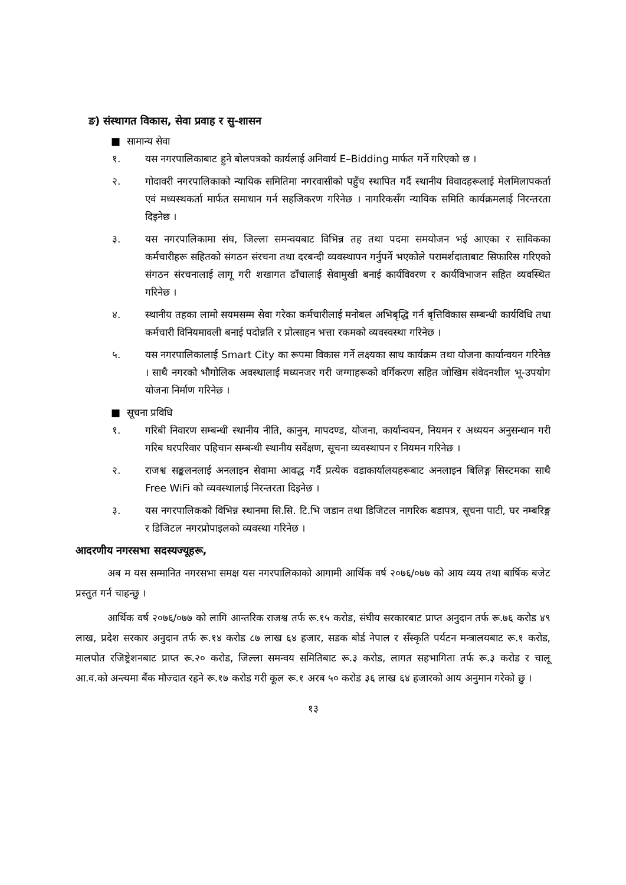ङ) संस्थागत विकास, सेवा प्रवाह र सु-शासन
■ सामान्य सेवा
१. यस नगरपालिकाबाट हुने बोलपत्रको कार्यलाई अनिवार्य E–Bidding मार्फत गर्ने गरिएको छ ।
२. गोदावरी नगरपालिकाको न्यायिक समितिमा नगरवासीको पहुँच स्थापित गर्दै स्थानीय विवादहरूलाई मेलमिलापकर्ता एवं मध्यस्थकर्ता मार्फत समाधान गर्न सहजिकरण गरिनेछ । नागरिकसँग न्यायिक समिति कार्यक्रमलाई निरन्तरता दिइनेछ ।
३. यस नगरपालिकामा संघ, जिल्ला समन्वयबाट विभिन्न तह तथा पदमा समयोजन भई आएका र साविकका कर्मचारीहरू सहितको संगठन संरचना तथा दरबन्दी व्यवस्थापन गर्नुपर्ने भएकोले परामर्शदाताबाट सिफारिस गरिएको संगठन संरचनालाई लागू गरी शखागत ढाँचालाई सेवामुखी बनाई कार्यविवरण र कार्यविभाजन सहित व्यवस्थित गरिनेछ ।
४. स्थानीय तहका लामो सयमसम्म सेवा गरेका कर्मचारीलाई मनोबल अभिबृद्धि गर्न बृत्तिविकास सम्बन्धी कार्यविधि तथा कर्मचारी विनियमावली बनाई पदोन्नति र प्रोत्साहन भत्ता रकमको व्यवस्वस्था गरिनेछ ।
५. यस नगरपालिकालाई Smart City का रूपमा विकास गर्ने लक्ष्यका साथ कार्यक्रम तथा योजना कार्यान्वयन गरिनेछ । साथै नगरको भौगोलिक अवस्थालाई मध्यनजर गरी जग्गाहरूको वर्गिकरण सहित जोखिम संवेदनशील भू-उपयोग योजना निर्माण गरिनेछ ।
■ सूचना प्रविधि
१. गरिबी निवारण सम्बन्धी स्थानीय नीति, कानुन, मापदण्ड, योजना, कार्यान्वयन, नियमन र अध्ययन अनुसन्धान गरी गरिब घरपरिवार पहिचान सम्बन्धी स्थानीय सर्वेक्षण, सूचना व्यवस्थापन र नियमन गरिनेछ ।
२. राजश्व सङ्कलनलाई अनलाइन सेवामा आवद्ध गर्दै प्रत्येक वडाकार्यालयहरूबाट अनलाइन बिलिङ्ग सिस्टमका साथै Free WiFi को व्यवस्थालाई निरन्तरता दिइनेछ ।
३. यस नगरपालिकको विभिन्न स्थानमा सि.सि. टि.भि जडान तथा डिजिटल नागरिक बडापत्र, सूचना पाटी, घर नम्बरिङ्ग र डिजिटल नगरप्रोपाइलको व्यवस्था गरिनेछ ।
आदरणीय नगरसभा सदस्यज्यूहरू,
अब म यस सम्मानित नगरसभा समक्ष यस नगरपालिकाको आगामी आर्थिक वर्ष २०७६/०७७ को आय व्यय तथा बार्षिक बजेट प्रस्तुत गर्न चाहन्छु ।
आर्थिक वर्ष २०७६/०७७ को लागि आन्तरिक राजश्व तर्फ रू.१५ करोड, संघीय सरकारबाट प्राप्त अनुदान तर्फ रू.७६ करोड ४९ लाख, प्रदेश सरकार अनुदान तर्फ रू.१४ करोड ८७ लाख ६४ हजार, सडक बोर्ड नेपाल र सँस्कृति पर्यटन मन्त्रालयबाट रू.१ करोड, मालपोत रजिष्ट्रेशनबाट प्राप्त रू.२० करोड, जिल्ला समन्वय समितिबाट रू.३ करोड, लागत सहभागिता तर्फ रू.३ करोड र चालू आ.व.को अन्त्यमा बैंक मौज्दात रहने रू.१७ करोड गरी कूल रू.१ अरब ५० करोड ३६ लाख ६४ हजारको आय अनुमान गरेको छु ।
१३